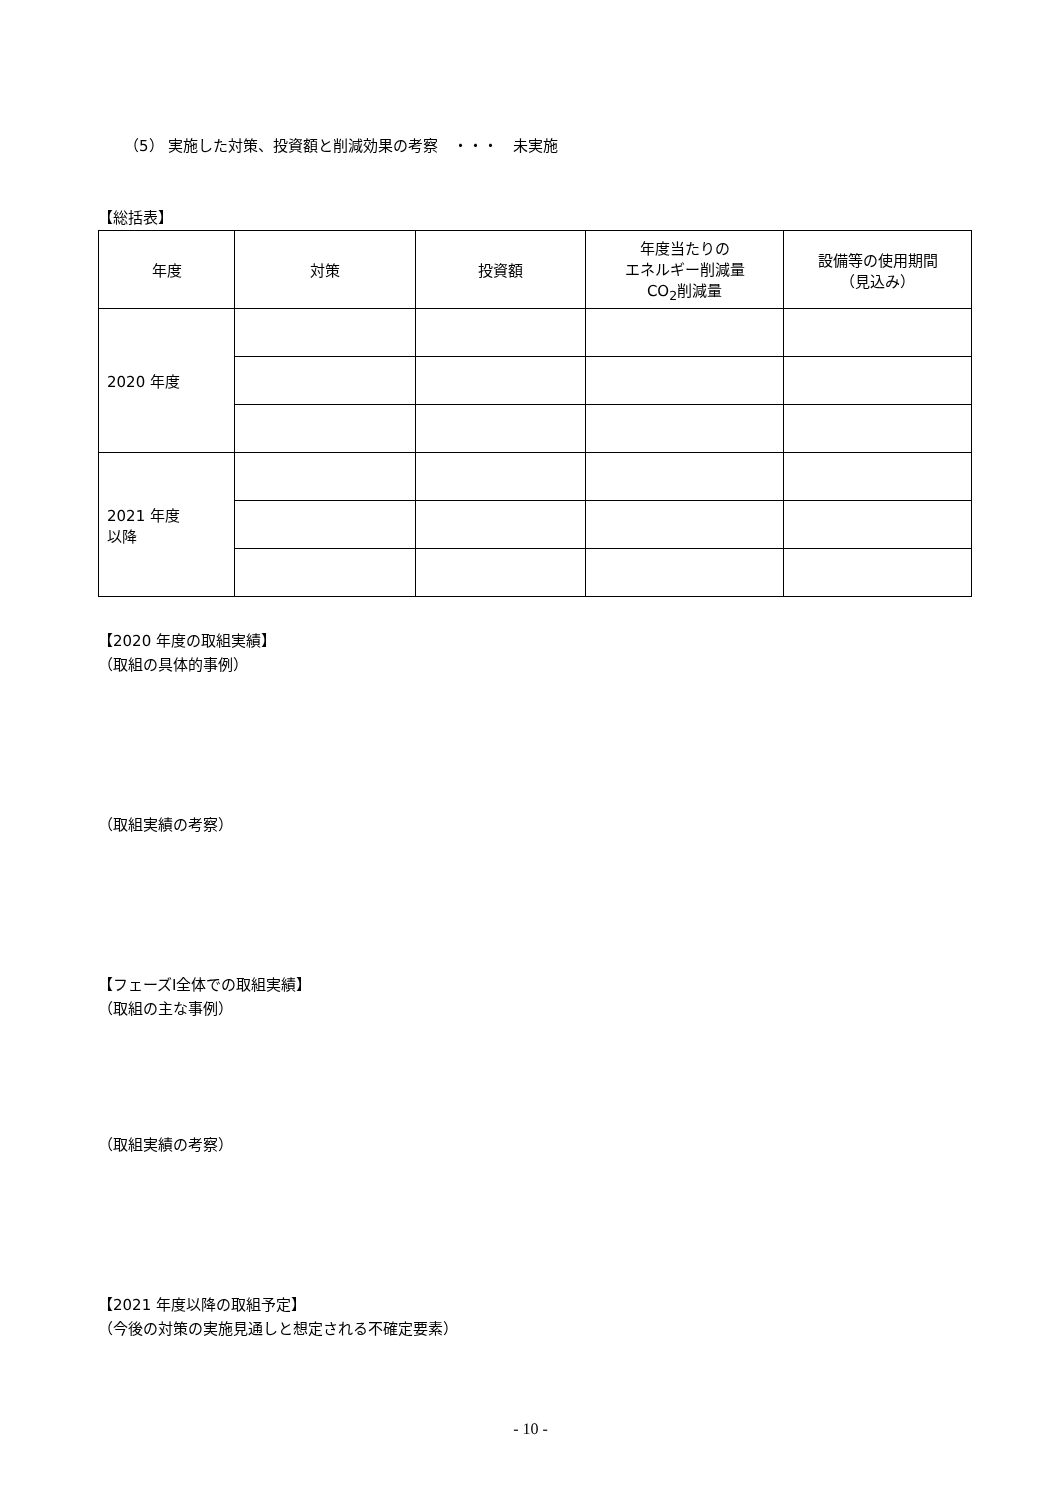（5） 実施した対策、投資額と削減効果の考察　・・・　未実施
【総括表】
| 年度 | 対策 | 投資額 | 年度当たりの エネルギー削減量 CO<sub>2</sub>削減量 | 設備等の使用期間 （見込み） |
| --- | --- | --- | --- | --- |
| 2020 年度 | | | | |
| 2021 年度 以降 | | | | |
【2020 年度の取組実績】
（取組の具体的事例）
（取組実績の考察）
【フェーズⅠ全体での取組実績】
（取組の主な事例）
（取組実績の考察）
【2021 年度以降の取組予定】
（今後の対策の実施見通しと想定される不確定要素）
- 10 -